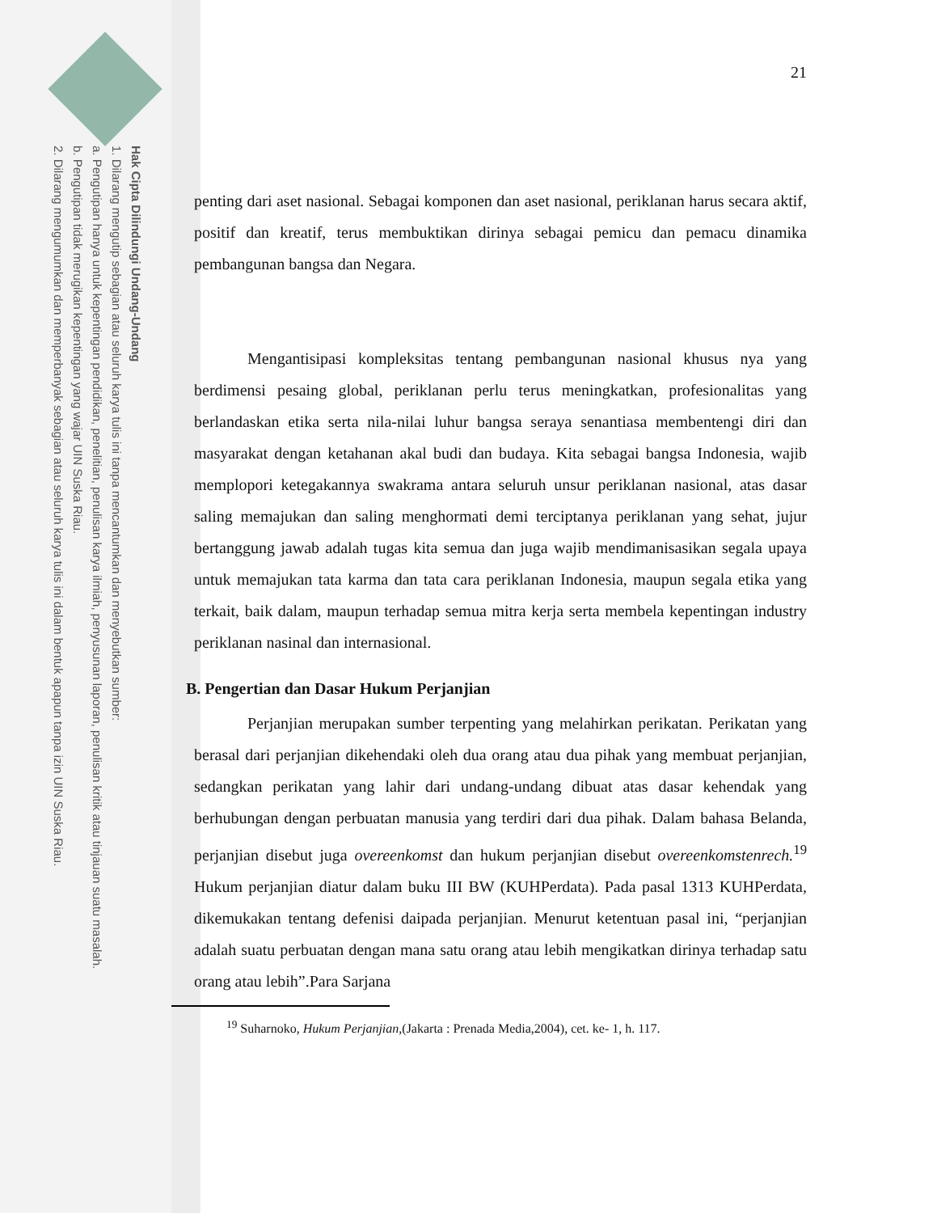Hak Cipta Dilindungi Undang-Undang
1. Dilarang mengutip sebagian atau seluruh karya tulis ini tanpa mencantumkan dan menyebutkan sumber:
a. Pengutipan hanya untuk kepentingan pendidikan, penelitian, penulisan karya ilmiah, penyusunan laporan, penulisan kritik atau tinjauan suatu masalah.
b. Pengutipan tidak merugikan kepentingan yang wajar UIN Suska Riau.
2. Dilarang mengumumkan dan memperbanyak sebagian atau seluruh karya tulis ini dalam bentuk apapun tanpa izin UIN Suska Riau.
21
penting dari aset nasional. Sebagai komponen dan aset nasional, periklanan harus secara aktif, positif dan kreatif, terus membuktikan dirinya sebagai pemicu dan pemacu dinamika pembangunan bangsa dan Negara.
Mengantisipasi kompleksitas tentang pembangunan nasional khusus nya yang berdimensi pesaing global, periklanan perlu terus meningkatkan, profesionalitas yang berlandaskan etika serta nila-nilai luhur bangsa seraya senantiasa membentengi diri dan masyarakat dengan ketahanan akal budi dan budaya. Kita sebagai bangsa Indonesia, wajib memplopori ketegakannya swakrama antara seluruh unsur periklanan nasional, atas dasar saling memajukan dan saling menghormati demi terciptanya periklanan yang sehat, jujur bertanggung jawab adalah tugas kita semua dan juga wajib mendimanisasikan segala upaya untuk memajukan tata karma dan tata cara periklanan Indonesia, maupun segala etika yang terkait, baik dalam, maupun terhadap semua mitra kerja serta membela kepentingan industry periklanan nasinal dan internasional.
B. Pengertian dan Dasar Hukum Perjanjian
Perjanjian merupakan sumber terpenting yang melahirkan perikatan. Perikatan yang berasal dari perjanjian dikehendaki oleh dua orang atau dua pihak yang membuat perjanjian, sedangkan perikatan yang lahir dari undang-undang dibuat atas dasar kehendak yang berhubungan dengan perbuatan manusia yang terdiri dari dua pihak. Dalam bahasa Belanda, perjanjian disebut juga overeenkomst dan hukum perjanjian disebut overeenkomstenrech.<sup>19</sup> Hukum perjanjian diatur dalam buku III BW (KUHPerdata). Pada pasal 1313 KUHPerdata, dikemukakan tentang defenisi daipada perjanjian. Menurut ketentuan pasal ini, “perjanjian adalah suatu perbuatan dengan mana satu orang atau lebih mengikatkan dirinya terhadap satu orang atau lebih”.Para Sarjana
<sup>19</sup> Suharnoko, Hukum Perjanjian,(Jakarta : Prenada Media,2004), cet. ke- 1, h. 117.